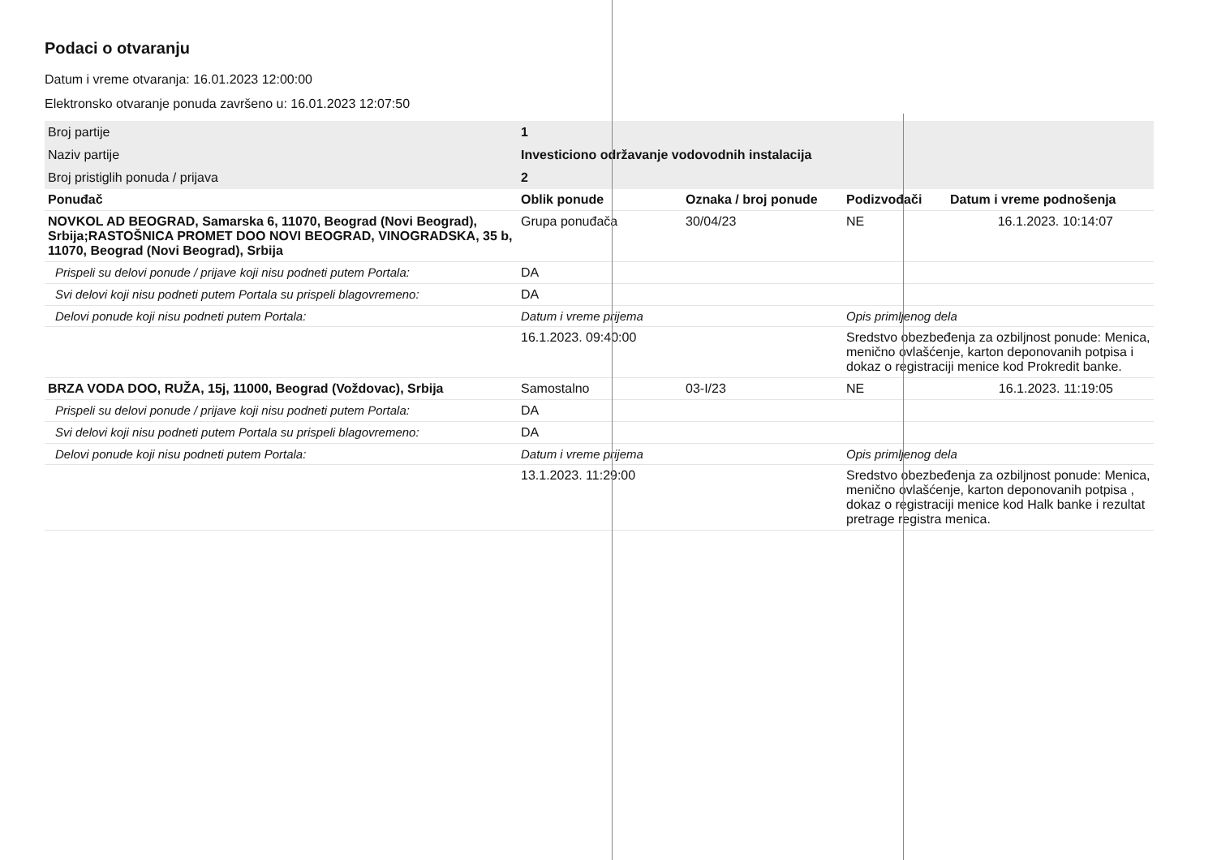Podaci o otvaranju
Datum i vreme otvaranja: 16.01.2023 12:00:00
Elektronsko otvaranje ponuda završeno u: 16.01.2023 12:07:50
| Broj partije | 1 | | | |
| Naziv partije | Investiciono održavanje vodovodnih instalacija | | | |
| Broj pristiglih ponuda / prijava | 2 | | | |
| Ponuđač | Oblik ponude | Oznaka / broj ponude | Podizvođači | Datum i vreme podnošenja |
| NOVKOL AD BEOGRAD, Samarska 6, 11070, Beograd (Novi Beograd), Srbija;RASTOŠNICA PROMET DOO NOVI BEOGRAD, VINOGRADSKA, 35 b, 11070, Beograd (Novi Beograd), Srbija | Grupa ponuđača | 30/04/23 | NE | 16.1.2023. 10:14:07 |
| Prispeli su delovi ponude / prijave koji nisu podneti putem Portala: | DA | | | |
| Svi delovi koji nisu podneti putem Portala su prispeli blagovremeno: | DA | | | |
| Delovi ponude koji nisu podneti putem Portala: | Datum i vreme prijema | | Opis primljenog dela | |
| | 16.1.2023. 09:40:00 | | Sredstvo obezbeđenja za ozbiljnost ponude: Menica, menično ovlašćenje, karton deponovanih potpisa i dokaz o registraciji menice kod Prokredit banke. | |
| BRZA VODA DOO, RUŽA, 15j, 11000, Beograd (Voždovac), Srbija | Samostalno | 03-I/23 | NE | 16.1.2023. 11:19:05 |
| Prispeli su delovi ponude / prijave koji nisu podneti putem Portala: | DA | | | |
| Svi delovi koji nisu podneti putem Portala su prispeli blagovremeno: | DA | | | |
| Delovi ponude koji nisu podneti putem Portala: | Datum i vreme prijema | | Opis primljenog dela | |
| | 13.1.2023. 11:29:00 | | Sredstvo obezbeđenja za ozbiljnost ponude: Menica, menično ovlašćenje, karton deponovanih potpisa , dokaz o registraciji menice kod Halk banke i rezultat pretrage registra menica. | |